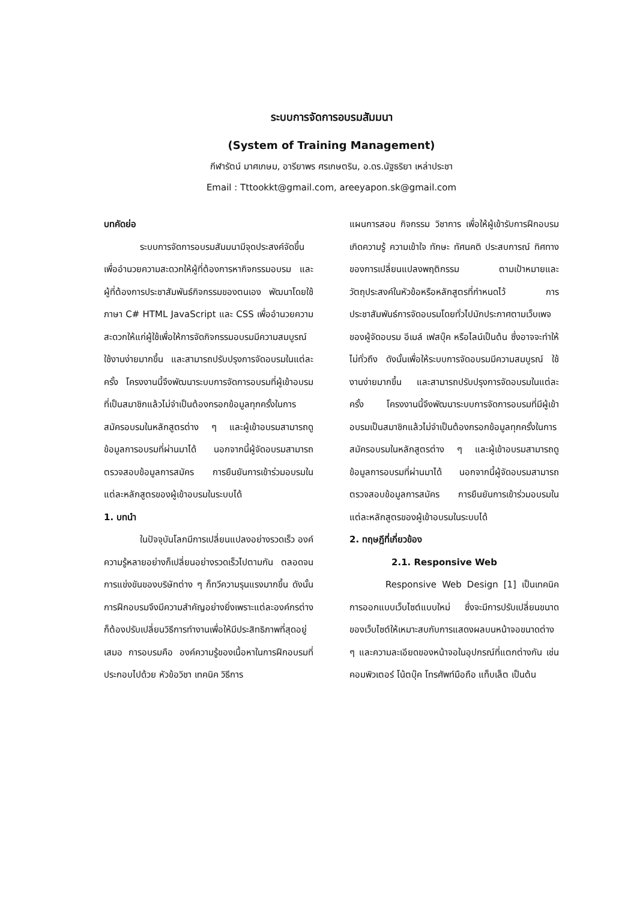ระบบการจัดการอบรมสัมมนา
(System of Training Management)
กีฬารัตน์ มาศเกษม, อารียาพร ศรเกษตริน, อ.ดร.นัฐธริยา เหล่าประชา
Email : Tttookkt@gmail.com, areeyapon.sk@gmail.com
บทคัดย่อ
ระบบการจัดการอบรมสัมมนามีจุดประสงค์จัดขึ้นเพื่ออำนวยความสะดวกให้ผู้ที่ต้องการหากิจกรรมอบรม และผู้ที่ต้องการประชาสัมพันธ์กิจกรรมของตนเอง พัฒนาโดยใช้ภาษา C# HTML JavaScript และ CSS เพื่ออำนวยความสะดวกให้แก่ผู้ใช้เพื่อให้การจัดกิจกรรมอบรมมีความสมบูรณ์ ใช้งานง่ายมากขึ้น และสามารถปรับปรุงการจัดอบรมในแต่ละครั้ง โครงงานนี้จึงพัฒนาระบบการจัดการอบรมที่ผู้เข้าอบรมที่เป็นสมาชิกแล้วไม่จำเป็นต้องกรอกข้อมูลทุกครั้งในการสมัครอบรมในหลักสูตรต่าง ๆ และผู้เข้าอบรมสามารถดูข้อมูลการอบรมที่ผ่านมาได้ นอกจากนี้ผู้จัดอบรมสามารถตรวจสอบข้อมูลการสมัคร การยืนยันการเข้าร่วมอบรมในแต่ละหลักสูตรของผู้เข้าอบรมในระบบได้
1. บทนำ
ในปัจจุบันโลกมีการเปลี่ยนแปลงอย่างรวดเร็ว องค์ความรู้หลายอย่างก็เปลี่ยนอย่างรวดเร็วไปตามกัน ตลอดจนการแข่งขันของบริษัทต่าง ๆ ก็ทวีความรุนแรงมากขึ้น ดังนั้นการฝึกอบรมจึงมีความสำคัญอย่างยิ่งเพราะแต่ละองค์กรต่างก็ต้องปรับเปลี่ยนวิธีการทำงานเพื่อให้มีประสิทธิภาพที่สุดอยู่เสมอ การอบรมคือ องค์ความรู้ของเนื้อหาในการฝึกอบรมที่ประกอบไปด้วย หัวข้อวิชา เทคนิค วิธีการ
แผนการสอน กิจกรรม วิชาการ เพื่อให้ผู้เข้ารับการฝึกอบรมเกิดความรู้ ความเข้าใจ ทักษะ ทัศนคติ ประสบการณ์ ทิศทางของการเปลี่ยนแปลงพฤติกรรม ตามเป้าหมายและวัตถุประสงค์ในหัวข้อหรือหลักสูตรที่กำหนดไว้ การประชาสัมพันธ์การจัดอบรมโดยทั่วไปมักประกาศตามเว็บเพจของผู้จัดอบรม อีเมล์ เฟสบุ๊ค หรือไลน์เป็นต้น ซึ่งอาจจะทำให้ไม่ทั่วถึง ดังนั้นเพื่อให้ระบบการจัดอบรมมีความสมบูรณ์ ใช้งานง่ายมากขึ้น และสามารถปรับปรุงการจัดอบรมในแต่ละครั้ง โครงงานนี้จึงพัฒนาระบบการจัดการอบรมที่มีผู้เข้าอบรมเป็นสมาชิกแล้วไม่จำเป็นต้องกรอกข้อมูลทุกครั้งในการสมัครอบรมในหลักสูตรต่าง ๆ และผู้เข้าอบรมสามารถดูข้อมูลการอบรมที่ผ่านมาได้ นอกจากนี้ผู้จัดอบรมสามารถตรวจสอบข้อมูลการสมัคร การยืนยันการเข้าร่วมอบรมในแต่ละหลักสูตรของผู้เข้าอบรมในระบบได้
2. ทฤษฎีที่เกี่ยวข้อง
2.1. Responsive Web
Responsive Web Design [1] เป็นเทคนิคการออกแบบเว็บไซต์แบบใหม่ ซึ่งจะมีการปรับเปลี่ยนขนาดของเว็บไซต์ให้เหมาะสบกับการแสดงผลบนหน้าจอขนาดต่าง ๆ และความละเอียดของหน้าจอในอุปกรณ์ที่แตกต่างกัน เช่น คอมพิวเตอร์ โน้ตบุ๊ค โทรศัพท์มือถือ แท็บเล็ต เป็นต้น